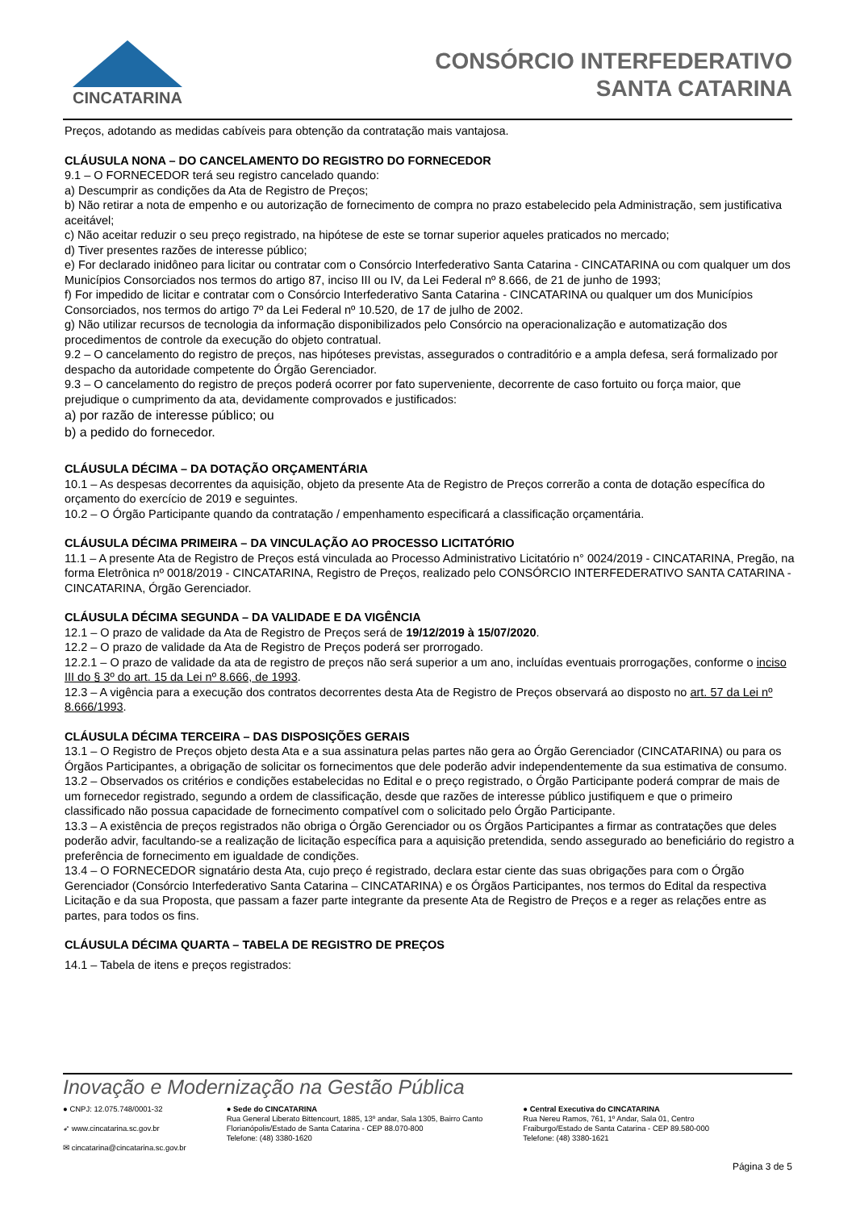CINCATARINA
CONSÓRCIO INTERFEDERATIVO
SANTA CATARINA
Preços, adotando as medidas cabíveis para obtenção da contratação mais vantajosa.
CLÁUSULA NONA – DO CANCELAMENTO DO REGISTRO DO FORNECEDOR
9.1 – O FORNECEDOR terá seu registro cancelado quando:
a) Descumprir as condições da Ata de Registro de Preços;
b) Não retirar a nota de empenho e ou autorização de fornecimento de compra no prazo estabelecido pela Administração, sem justificativa aceitável;
c) Não aceitar reduzir o seu preço registrado, na hipótese de este se tornar superior aqueles praticados no mercado;
d) Tiver presentes razões de interesse público;
e) For declarado inidôneo para licitar ou contratar com o Consórcio Interfederativo Santa Catarina - CINCATARINA ou com qualquer um dos Municípios Consorciados nos termos do artigo 87, inciso III ou IV, da Lei Federal nº 8.666, de 21 de junho de 1993;
f) For impedido de licitar e contratar com o Consórcio Interfederativo Santa Catarina - CINCATARINA ou qualquer um dos Municípios Consorciados, nos termos do artigo 7º da Lei Federal nº 10.520, de 17 de julho de 2002.
g) Não utilizar recursos de tecnologia da informação disponibilizados pelo Consórcio na operacionalização e automatização dos procedimentos de controle da execução do objeto contratual.
9.2 – O cancelamento do registro de preços, nas hipóteses previstas, assegurados o contraditório e a ampla defesa, será formalizado por despacho da autoridade competente do Órgão Gerenciador.
9.3 – O cancelamento do registro de preços poderá ocorrer por fato superveniente, decorrente de caso fortuito ou força maior, que prejudique o cumprimento da ata, devidamente comprovados e justificados:
a) por razão de interesse público; ou
b) a pedido do fornecedor.
CLÁUSULA DÉCIMA – DA DOTAÇÃO ORÇAMENTÁRIA
10.1 – As despesas decorrentes da aquisição, objeto da presente Ata de Registro de Preços correrão a conta de dotação específica do orçamento do exercício de 2019 e seguintes.
10.2 – O Órgão Participante quando da contratação / empenhamento especificará a classificação orçamentária.
CLÁUSULA DÉCIMA PRIMEIRA – DA VINCULAÇÃO AO PROCESSO LICITATÓRIO
11.1 – A presente Ata de Registro de Preços está vinculada ao Processo Administrativo Licitatório n° 0024/2019 - CINCATARINA, Pregão, na forma Eletrônica nº 0018/2019 - CINCATARINA, Registro de Preços, realizado pelo CONSÓRCIO INTERFEDERATIVO SANTA CATARINA - CINCATARINA, Órgão Gerenciador.
CLÁUSULA DÉCIMA SEGUNDA – DA VALIDADE E DA VIGÊNCIA
12.1 – O prazo de validade da Ata de Registro de Preços será de 19/12/2019 à 15/07/2020.
12.2 – O prazo de validade da Ata de Registro de Preços poderá ser prorrogado.
12.2.1 – O prazo de validade da ata de registro de preços não será superior a um ano, incluídas eventuais prorrogações, conforme o inciso III do § 3º do art. 15 da Lei nº 8.666, de 1993.
12.3 – A vigência para a execução dos contratos decorrentes desta Ata de Registro de Preços observará ao disposto no art. 57 da Lei nº 8.666/1993.
CLÁUSULA DÉCIMA TERCEIRA – DAS DISPOSIÇÕES GERAIS
13.1 – O Registro de Preços objeto desta Ata e a sua assinatura pelas partes não gera ao Órgão Gerenciador (CINCATARINA) ou para os Órgãos Participantes, a obrigação de solicitar os fornecimentos que dele poderão advir independentemente da sua estimativa de consumo.
13.2 – Observados os critérios e condições estabelecidas no Edital e o preço registrado, o Órgão Participante poderá comprar de mais de um fornecedor registrado, segundo a ordem de classificação, desde que razões de interesse público justifiquem e que o primeiro classificado não possua capacidade de fornecimento compatível com o solicitado pelo Órgão Participante.
13.3 – A existência de preços registrados não obriga o Órgão Gerenciador ou os Órgãos Participantes a firmar as contratações que deles poderão advir, facultando-se a realização de licitação específica para a aquisição pretendida, sendo assegurado ao beneficiário do registro a preferência de fornecimento em igualdade de condições.
13.4 – O FORNECEDOR signatário desta Ata, cujo preço é registrado, declara estar ciente das suas obrigações para com o Órgão Gerenciador (Consórcio Interfederativo Santa Catarina – CINCATARINA) e os Órgãos Participantes, nos termos do Edital da respectiva Licitação e da sua Proposta, que passam a fazer parte integrante da presente Ata de Registro de Preços e a reger as relações entre as partes, para todos os fins.
CLÁUSULA DÉCIMA QUARTA – TABELA DE REGISTRO DE PREÇOS
14.1 – Tabela de itens e preços registrados:
Inovação e Modernização na Gestão Pública
● CNPJ: 12.075.748/0001-32
➶ www.cincatarina.sc.gov.br
✉ cincatarina@cincatarina.sc.gov.br
● Sede do CINCATARINA
Rua General Liberato Bittencourt, 1885, 13º andar, Sala 1305, Bairro Canto
Florianópolis/Estado de Santa Catarina - CEP 88.070-800
Telefone: (48) 3380-1620
● Central Executiva do CINCATARINA
Rua Nereu Ramos, 761, 1º Andar, Sala 01, Centro
Fraiburgo/Estado de Santa Catarina - CEP 89.580-000
Telefone: (48) 3380-1621
Página 3 de 5